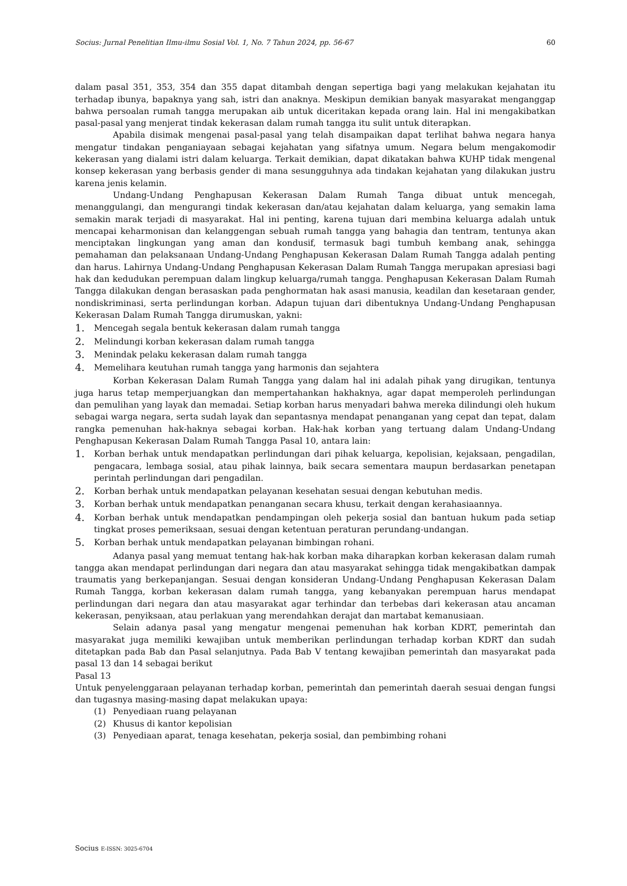Socius: Jurnal Penelitian Ilmu-ilmu Sosial Vol. 1, No. 7 Tahun 2024, pp. 56-67 60
dalam pasal 351, 353, 354 dan 355 dapat ditambah dengan sepertiga bagi yang melakukan kejahatan itu terhadap ibunya, bapaknya yang sah, istri dan anaknya. Meskipun demikian banyak masyarakat menganggap bahwa persoalan rumah tangga merupakan aib untuk diceritakan kepada orang lain. Hal ini mengakibatkan pasal-pasal yang menjerat tindak kekerasan dalam rumah tangga itu sulit untuk diterapkan.
Apabila disimak mengenai pasal-pasal yang telah disampaikan dapat terlihat bahwa negara hanya mengatur tindakan penganiayaan sebagai kejahatan yang sifatnya umum. Negara belum mengakomodir kekerasan yang dialami istri dalam keluarga. Terkait demikian, dapat dikatakan bahwa KUHP tidak mengenal konsep kekerasan yang berbasis gender di mana sesungguhnya ada tindakan kejahatan yang dilakukan justru karena jenis kelamin.
Undang-Undang Penghapusan Kekerasan Dalam Rumah Tanga dibuat untuk mencegah, menanggulangi, dan mengurangi tindak kekerasan dan/atau kejahatan dalam keluarga, yang semakin lama semakin marak terjadi di masyarakat. Hal ini penting, karena tujuan dari membina keluarga adalah untuk mencapai keharmonisan dan kelanggengan sebuah rumah tangga yang bahagia dan tentram, tentunya akan menciptakan lingkungan yang aman dan kondusif, termasuk bagi tumbuh kembang anak, sehingga pemahaman dan pelaksanaan Undang-Undang Penghapusan Kekerasan Dalam Rumah Tangga adalah penting dan harus. Lahirnya Undang-Undang Penghapusan Kekerasan Dalam Rumah Tangga merupakan apresiasi bagi hak dan kedudukan perempuan dalam lingkup keluarga/rumah tangga. Penghapusan Kekerasan Dalam Rumah Tangga dilakukan dengan berasaskan pada penghormatan hak asasi manusia, keadilan dan kesetaraan gender, nondiskriminasi, serta perlindungan korban. Adapun tujuan dari dibentuknya Undang-Undang Penghapusan Kekerasan Dalam Rumah Tangga dirumuskan, yakni:
1. Mencegah segala bentuk kekerasan dalam rumah tangga
2. Melindungi korban kekerasan dalam rumah tangga
3. Menindak pelaku kekerasan dalam rumah tangga
4. Memelihara keutuhan rumah tangga yang harmonis dan sejahtera
Korban Kekerasan Dalam Rumah Tangga yang dalam hal ini adalah pihak yang dirugikan, tentunya juga harus tetap memperjuangkan dan mempertahankan hakhaknya, agar dapat memperoleh perlindungan dan pemulihan yang layak dan memadai. Setiap korban harus menyadari bahwa mereka dilindungi oleh hukum sebagai warga negara, serta sudah layak dan sepantasnya mendapat penanganan yang cepat dan tepat, dalam rangka pemenuhan hak-haknya sebagai korban. Hak-hak korban yang tertuang dalam Undang-Undang Penghapusan Kekerasan Dalam Rumah Tangga Pasal 10, antara lain:
1. Korban berhak untuk mendapatkan perlindungan dari pihak keluarga, kepolisian, kejaksaan, pengadilan, pengacara, lembaga sosial, atau pihak lainnya, baik secara sementara maupun berdasarkan penetapan perintah perlindungan dari pengadilan.
2. Korban berhak untuk mendapatkan pelayanan kesehatan sesuai dengan kebutuhan medis.
3. Korban berhak untuk mendapatkan penanganan secara khusu, terkait dengan kerahasiaannya.
4. Korban berhak untuk mendapatkan pendampingan oleh pekerja sosial dan bantuan hukum pada setiap tingkat proses pemeriksaan, sesuai dengan ketentuan peraturan perundang-undangan.
5. Korban berhak untuk mendapatkan pelayanan bimbingan rohani.
Adanya pasal yang memuat tentang hak-hak korban maka diharapkan korban kekerasan dalam rumah tangga akan mendapat perlindungan dari negara dan atau masyarakat sehingga tidak mengakibatkan dampak traumatis yang berkepanjangan. Sesuai dengan konsideran Undang-Undang Penghapusan Kekerasan Dalam Rumah Tangga, korban kekerasan dalam rumah tangga, yang kebanyakan perempuan harus mendapat perlindungan dari negara dan atau masyarakat agar terhindar dan terbebas dari kekerasan atau ancaman kekerasan, penyiksaan, atau perlakuan yang merendahkan derajat dan martabat kemanusiaan.
Selain adanya pasal yang mengatur mengenai pemenuhan hak korban KDRT, pemerintah dan masyarakat juga memiliki kewajiban untuk memberikan perlindungan terhadap korban KDRT dan sudah ditetapkan pada Bab dan Pasal selanjutnya. Pada Bab V tentang kewajiban pemerintah dan masyarakat pada pasal 13 dan 14 sebagai berikut
Pasal 13
Untuk penyelenggaraan pelayanan terhadap korban, pemerintah dan pemerintah daerah sesuai dengan fungsi dan tugasnya masing-masing dapat melakukan upaya:
(1) Penyediaan ruang pelayanan
(2) Khusus di kantor kepolisian
(3) Penyediaan aparat, tenaga kesehatan, pekerja sosial, dan pembimbing rohani
Socius E-ISSN: 3025-6704